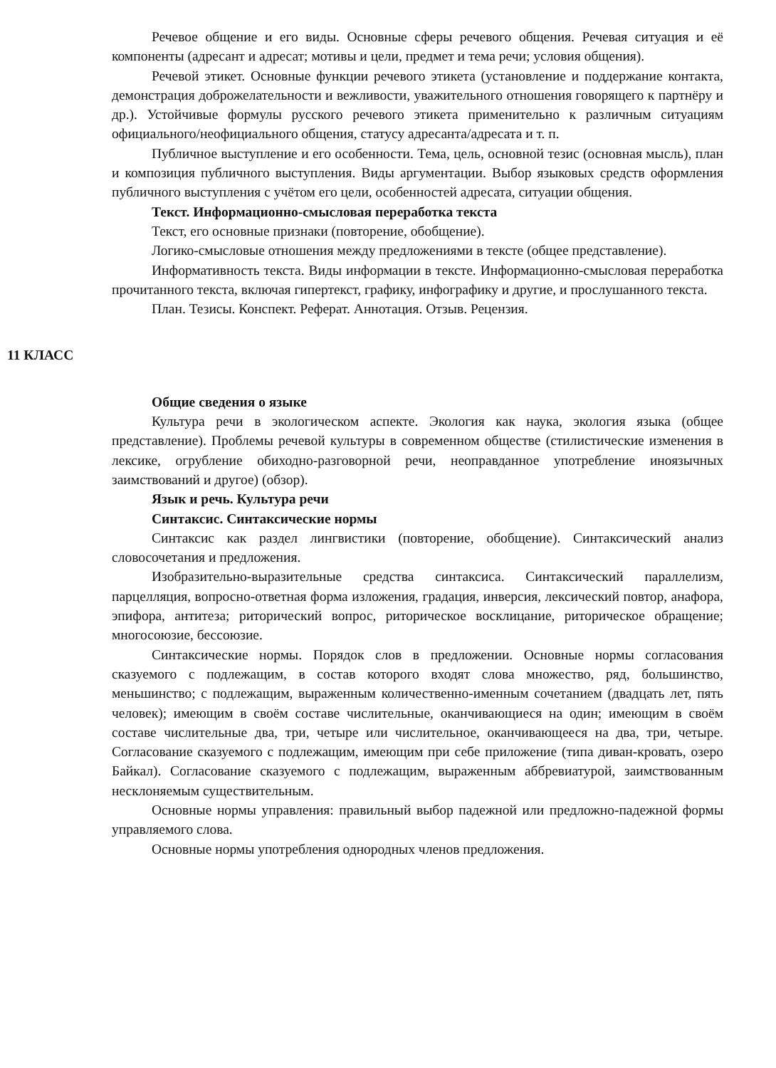Речевое общение и его виды. Основные сферы речевого общения. Речевая ситуация и её компоненты (адресант и адресат; мотивы и цели, предмет и тема речи; условия общения).
Речевой этикет. Основные функции речевого этикета (установление и поддержание контакта, демонстрация доброжелательности и вежливости, уважительного отношения говорящего к партнёру и др.). Устойчивые формулы русского речевого этикета применительно к различным ситуациям официального/неофициального общения, статусу адресанта/адресата и т. п.
Публичное выступление и его особенности. Тема, цель, основной тезис (основная мысль), план и композиция публичного выступления. Виды аргументации. Выбор языковых средств оформления публичного выступления с учётом его цели, особенностей адресата, ситуации общения.
Текст. Информационно-смысловая переработка текста
Текст, его основные признаки (повторение, обобщение).
Логико-смысловые отношения между предложениями в тексте (общее представление).
Информативность текста. Виды информации в тексте. Информационно-смысловая переработка прочитанного текста, включая гипертекст, графику, инфографику и другие, и прослушанного текста.
План. Тезисы. Конспект. Реферат. Аннотация. Отзыв. Рецензия.
11 КЛАСС
Общие сведения о языке
Культура речи в экологическом аспекте. Экология как наука, экология языка (общее представление). Проблемы речевой культуры в современном обществе (стилистические изменения в лексике, огрубление обиходно-разговорной речи, неоправданное употребление иноязычных заимствований и другое) (обзор).
Язык и речь. Культура речи
Синтаксис. Синтаксические нормы
Синтаксис как раздел лингвистики (повторение, обобщение). Синтаксический анализ словосочетания и предложения.
Изобразительно-выразительные средства синтаксиса. Синтаксический параллелизм, парцелляция, вопросно-ответная форма изложения, градация, инверсия, лексический повтор, анафора, эпифора, антитеза; риторический вопрос, риторическое восклицание, риторическое обращение; многосоюзие, бессоюзие.
Синтаксические нормы. Порядок слов в предложении. Основные нормы согласования сказуемого с подлежащим, в состав которого входят слова множество, ряд, большинство, меньшинство; с подлежащим, выраженным количественно-именным сочетанием (двадцать лет, пять человек); имеющим в своём составе числительные, оканчивающиеся на один; имеющим в своём составе числительные два, три, четыре или числительное, оканчивающееся на два, три, четыре. Согласование сказуемого с подлежащим, имеющим при себе приложение (типа диван-кровать, озеро Байкал). Согласование сказуемого с подлежащим, выраженным аббревиатурой, заимствованным несклоняемым существительным.
Основные нормы управления: правильный выбор падежной или предложно-падежной формы управляемого слова.
Основные нормы употребления однородных членов предложения.